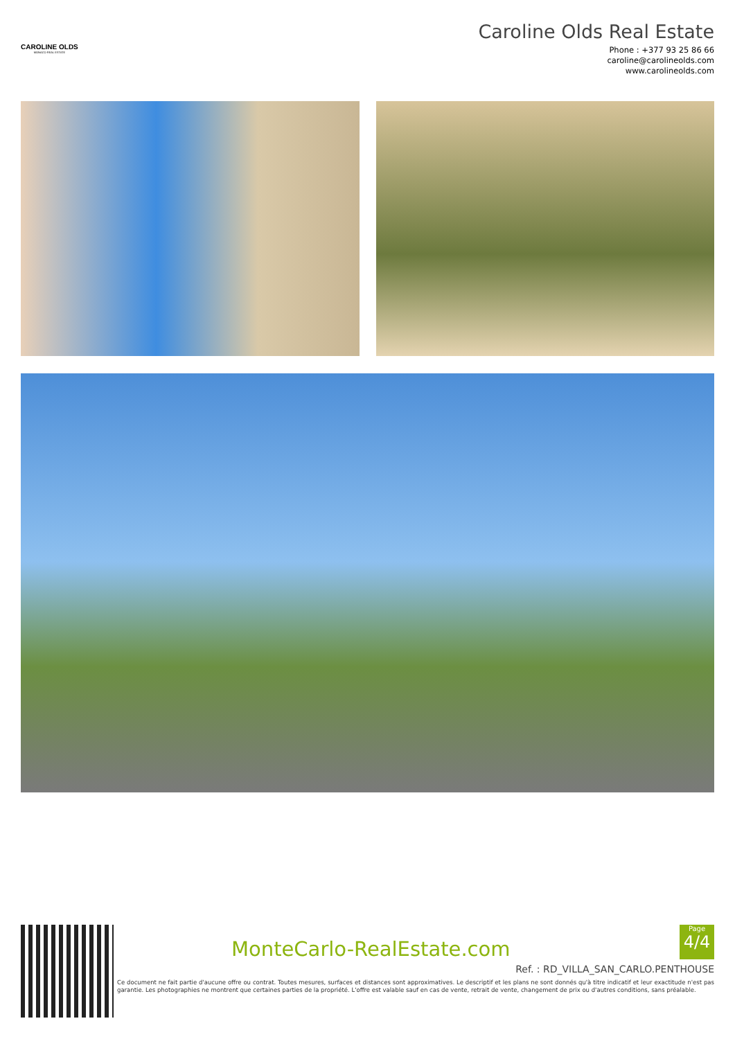CAROLINE OLDS
MONACO REAL ESTATE
Caroline Olds Real Estate
Phone : +377 93 25 86 66
caroline@carolineolds.com
www.carolineolds.com
MonteCarlo-RealEstate.com
Page
4/4
Ref. : RD_VILLA_SAN_CARLO.PENTHOUSE
Ce document ne fait partie d'aucune offre ou contrat. Toutes mesures, surfaces et distances sont approximatives. Le descriptif et les plans ne sont donnés qu'à titre indicatif et leur exactitude n'est pas garantie. Les photographies ne montrent que certaines parties de la propriété. L'offre est valable sauf en cas de vente, retrait de vente, changement de prix ou d'autres conditions, sans préalable.